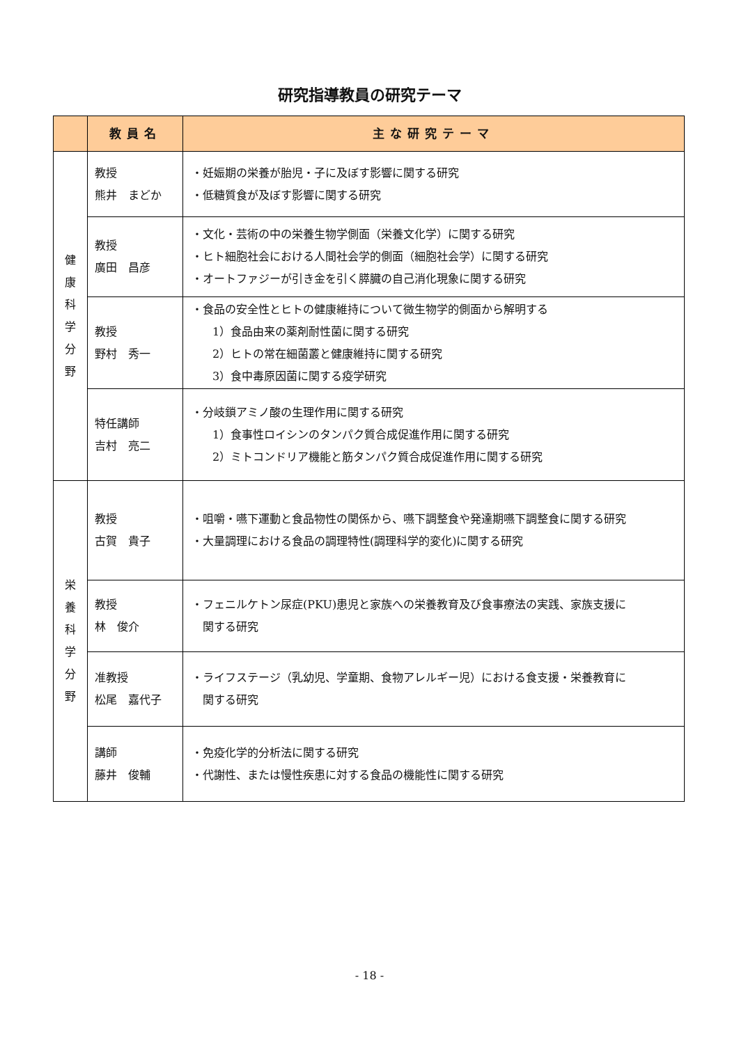研究指導教員の研究テーマ
| | 教員名 | 主な研究テーマ |
| --- | --- | --- |
| 健 康 科 学 分 野 | 教授 熊井 まどか | ・妊娠期の栄養が胎児・子に及ぼす影響に関する研究 ・低糖質食が及ぼす影響に関する研究 |
| | 教授 廣田 昌彦 | ・文化・芸術の中の栄養生物学側面（栄養文化学）に関する研究 ・ヒト細胞社会における人間社会学的側面（細胞社会学）に関する研究 ・オートファジーが引き金を引く膵臓の自己消化現象に関する研究 |
| | 教授 野村 秀一 | ・食品の安全性とヒトの健康維持について微生物学的側面から解明する 1）食品由来の薬剤耐性菌に関する研究 2）ヒトの常在細菌叢と健康維持に関する研究 3）食中毒原因菌に関する疫学研究 |
| | 特任講師 吉村 亮二 | ・分岐鎖アミノ酸の生理作用に関する研究 1）食事性ロイシンのタンパク質合成促進作用に関する研究 2）ミトコンドリア機能と筋タンパク質合成促進作用に関する研究 |
| 栄 養 科 学 分 野 | 教授 古賀 貴子 | ・咀嚼・嚥下運動と食品物性の関係から、嚥下調整食や発達期嚥下調整食に関する研究 ・大量調理における食品の調理特性(調理科学的変化)に関する研究 |
| | 教授 林 俊介 | ・フェニルケトン尿症(PKU)患児と家族への栄養教育及び食事療法の実践、家族支援に 関する研究 |
| | 准教授 松尾 嘉代子 | ・ライフステージ（乳幼児、学童期、食物アレルギー児）における食支援・栄養教育に 関する研究 |
| | 講師 藤井 俊輔 | ・免疫化学的分析法に関する研究 ・代謝性、または慢性疾患に対する食品の機能性に関する研究 |
- 18 -